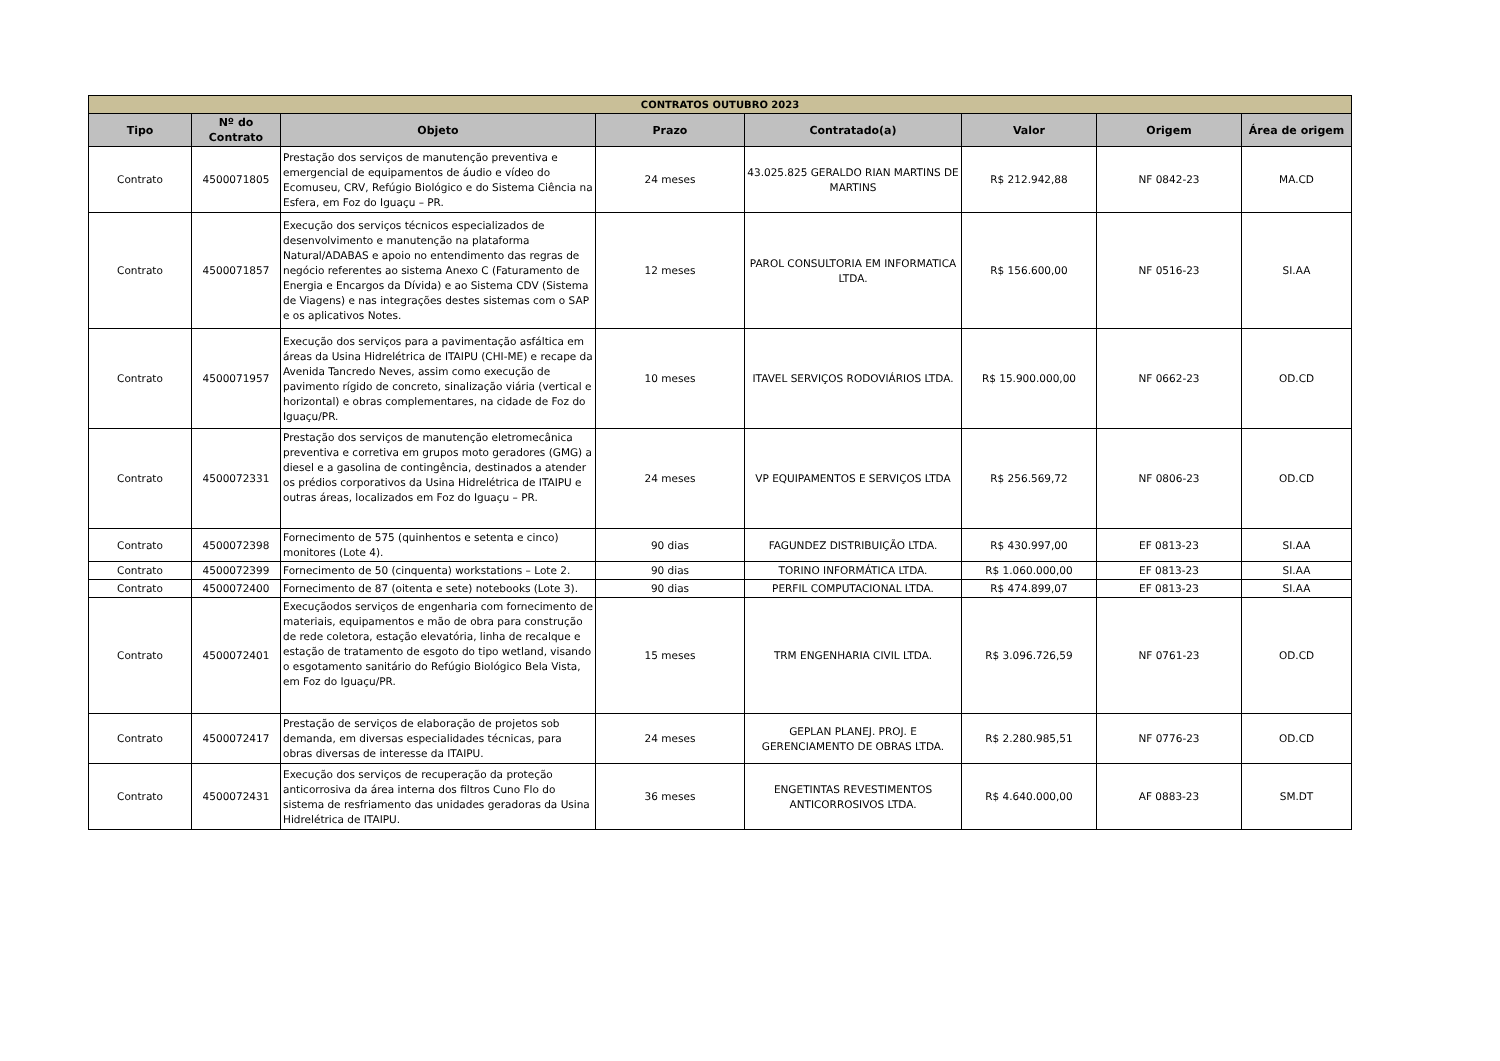| CONTRATOS OUTUBRO 2023 | | | | | | | |
| --- | --- | --- | --- | --- | --- | --- | --- |
| Tipo | Nº do Contrato | Objeto | Prazo | Contratado(a) | Valor | Origem | Área de origem |
| Contrato | 4500071805 | Prestação dos serviços de manutenção preventiva e emergencial de equipamentos de áudio e vídeo do Ecomuseu, CRV, Refúgio Biológico e do Sistema Ciência na Esfera, em Foz do Iguaçu – PR. | 24 meses | 43.025.825 GERALDO RIAN MARTINS DE MARTINS | R$ 212.942,88 | NF 0842-23 | MA.CD |
| Contrato | 4500071857 | Execução dos serviços técnicos especializados de desenvolvimento e manutenção na plataforma Natural/ADABAS e apoio no entendimento das regras de negócio referentes ao sistema Anexo C (Faturamento de Energia e Encargos da Dívida) e ao Sistema CDV (Sistema de Viagens) e nas integrações destes sistemas com o SAP e os aplicativos Notes. | 12 meses | PAROL CONSULTORIA EM INFORMATICA LTDA. | R$ 156.600,00 | NF 0516-23 | SI.AA |
| Contrato | 4500071957 | Execução dos serviços para a pavimentação asfáltica em áreas da Usina Hidrelétrica de ITAIPU (CHI-ME) e recape da Avenida Tancredo Neves, assim como execução de pavimento rígido de concreto, sinalização viária (vertical e horizontal) e obras complementares, na cidade de Foz do Iguaçu/PR. | 10 meses | ITAVEL SERVIÇOS RODOVIÁRIOS LTDA. | R$ 15.900.000,00 | NF 0662-23 | OD.CD |
| Contrato | 4500072331 | Prestação dos serviços de manutenção eletromecânica preventiva e corretiva em grupos moto geradores (GMG) a diesel e a gasolina de contingência, destinados a atender os prédios corporativos da Usina Hidrelétrica de ITAIPU e outras áreas, localizados em Foz do Iguaçu – PR. | 24 meses | VP EQUIPAMENTOS E SERVIÇOS LTDA | R$ 256.569,72 | NF 0806-23 | OD.CD |
| Contrato | 4500072398 | Fornecimento de 575 (quinhentos e setenta e cinco) monitores (Lote 4). | 90 dias | FAGUNDEZ DISTRIBUIÇÃO LTDA. | R$ 430.997,00 | EF 0813-23 | SI.AA |
| Contrato | 4500072399 | Fornecimento de 50 (cinquenta) workstations – Lote 2. | 90 dias | TORINO INFORMÁTICA LTDA. | R$ 1.060.000,00 | EF 0813-23 | SI.AA |
| Contrato | 4500072400 | Fornecimento de 87 (oitenta e sete) notebooks (Lote 3). | 90 dias | PERFIL COMPUTACIONAL LTDA. | R$ 474.899,07 | EF 0813-23 | SI.AA |
| Contrato | 4500072401 | Execuçãodos serviços de engenharia com fornecimento de materiais, equipamentos e mão de obra para construção de rede coletora, estação elevatória, linha de recalque e estação de tratamento de esgoto do tipo wetland, visando o esgotamento sanitário do Refúgio Biológico Bela Vista, em Foz do Iguaçu/PR. | 15 meses | TRM ENGENHARIA CIVIL LTDA. | R$ 3.096.726,59 | NF 0761-23 | OD.CD |
| Contrato | 4500072417 | Prestação de serviços de elaboração de projetos sob demanda, em diversas especialidades técnicas, para obras diversas de interesse da ITAIPU. | 24 meses | GEPLAN PLANEJ. PROJ. E GERENCIAMENTO DE OBRAS LTDA. | R$ 2.280.985,51 | NF 0776-23 | OD.CD |
| Contrato | 4500072431 | Execução dos serviços de recuperação da proteção anticorrosiva da área interna dos filtros Cuno Flo do sistema de resfriamento das unidades geradoras da Usina Hidrelétrica de ITAIPU. | 36 meses | ENGETINTAS REVESTIMENTOS ANTICORROSIVOS LTDA. | R$ 4.640.000,00 | AF 0883-23 | SM.DT |